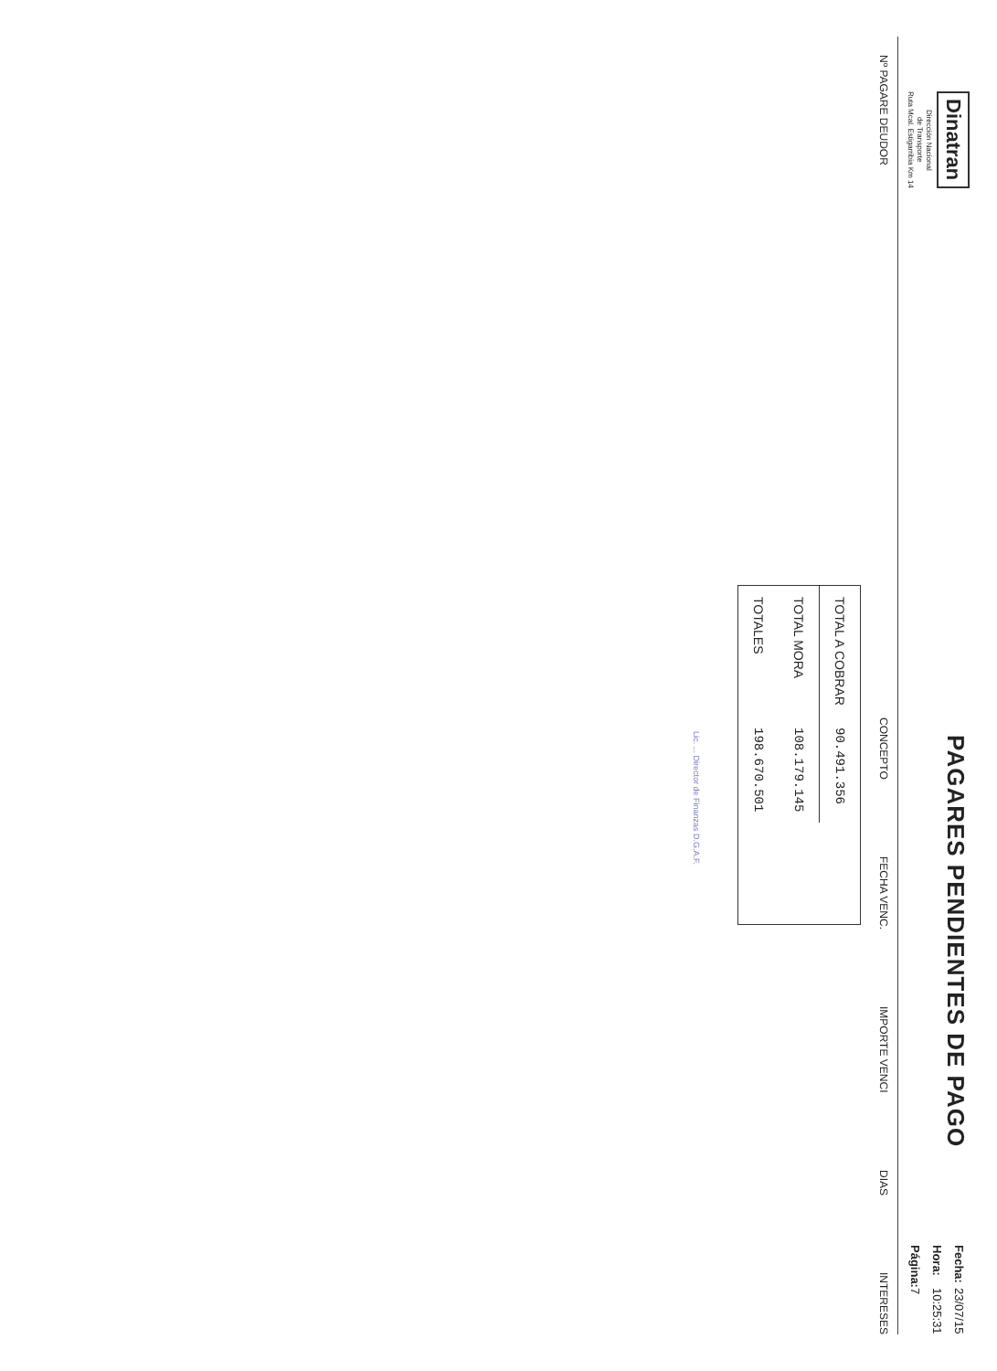Dinatran
Dirección Nacional
de Transporte
Ruta Mcal. Estigarribia Km 14
PAGARES PENDIENTES DE PAGO
| Fecha: | 23/07/15 |
| Hora: | 10:25:31 |
| Página: | 7 |
Nº PAGARE DEUDOR CONCEPTO FECHA VENC. IMPORTE VENCI DIAS INTERESES
| TOTAL A COBRAR | 90.491.356 |
| TOTAL MORA | 108.179.145 |
| TOTALES | 198.670.501 |
Lic. ... Director de Finanzas D.G.A.F.